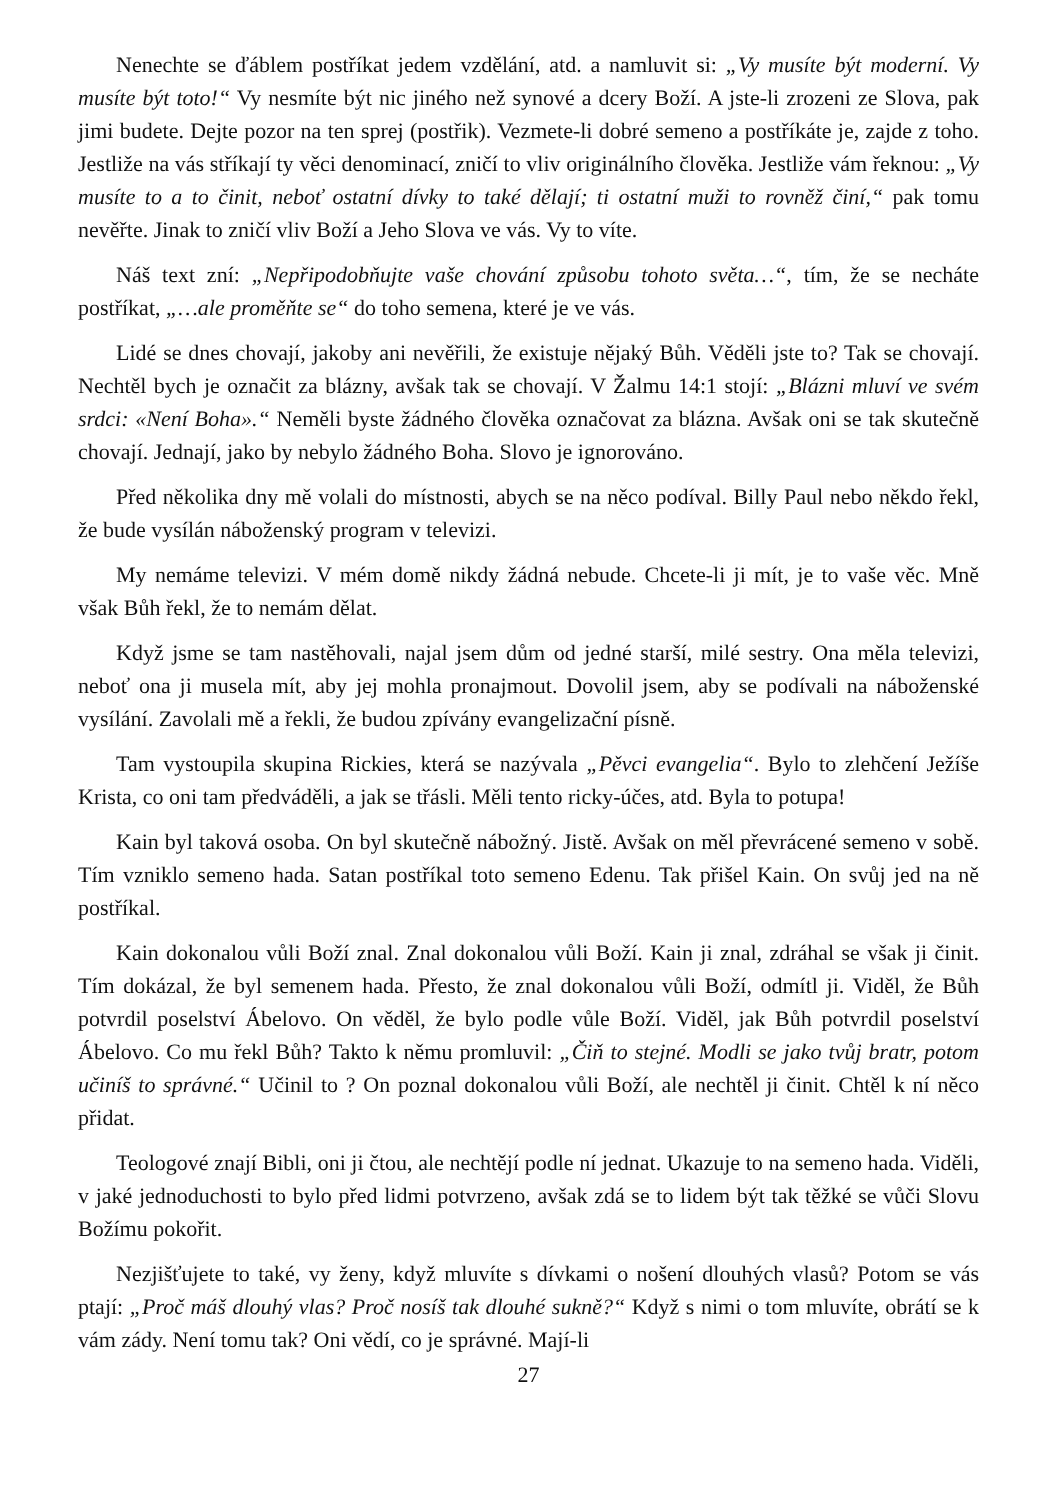Nenechte se ďáblem postříkat jedem vzdělání, atd. a namluvit si: „Vy musíte být moderní. Vy musíte být toto!“ Vy nesmíte být nic jiného než synové a dcery Boží. A jste-li zrozeni ze Slova, pak jimi budete. Dejte pozor na ten sprej (postřik). Vezmete-li dobré semeno a postříkáte je, zajde z toho. Jestliže na vás stříkají ty věci denominací, zničí to vliv originálního člověka. Jestliže vám řeknou: „Vy musíte to a to činit, neboť ostatní dívky to také dělají; ti ostatní muži to rovněž činí,“ pak tomu nevěřte. Jinak to zničí vliv Boží a Jeho Slova ve vás. Vy to víte.
Náš text zní: „Nepřipodobňujte vaše chování způsobu tohoto světa…“, tím, že se necháte postříkat, „…ale proměňte se“ do toho semena, které je ve vás.
Lidé se dnes chovají, jakoby ani nevěřili, že existuje nějaký Bůh. Věděli jste to? Tak se chovají. Nechtěl bych je označit za blázny, avšak tak se chovají. V Žalmu 14:1 stojí: „Blázni mluví ve svém srdci: «Není Boha».“ Neměli byste žádného člověka označovat za blázna. Avšak oni se tak skutečně chovají. Jednají, jako by nebylo žádného Boha. Slovo je ignorováno.
Před několika dny mě volali do místnosti, abych se na něco podíval. Billy Paul nebo někdo řekl, že bude vysílán náboženský program v televizi.
My nemáme televizi. V mém domě nikdy žádná nebude. Chcete-li ji mít, je to vaše věc. Mně však Bůh řekl, že to nemám dělat.
Když jsme se tam nastěhovali, najal jsem dům od jedné starší, milé sestry. Ona měla televizi, neboť ona ji musela mít, aby jej mohla pronajmout. Dovolil jsem, aby se podívali na náboženské vysílání. Zavolali mě a řekli, že budou zpívány evangelizační písně.
Tam vystoupila skupina Rickies, která se nazývala „Pěvci evangelia“. Bylo to zlehčení Ježíše Krista, co oni tam předváděli, a jak se třásli. Měli tento ricky-účes, atd. Byla to potupa!
Kain byl taková osoba. On byl skutečně nábožný. Jistě. Avšak on měl převrácené semeno v sobě. Tím vzniklo semeno hada. Satan postříkal toto semeno Edenu. Tak přišel Kain. On svůj jed na ně postříkal.
Kain dokonalou vůli Boží znal. Znal dokonalou vůli Boží. Kain ji znal, zdráhal se však ji činit. Tím dokázal, že byl semenem hada. Přesto, že znal dokonalou vůli Boží, odmítl ji. Viděl, že Bůh potvrdil poselství Ábelovo. On věděl, že bylo podle vůle Boží. Viděl, jak Bůh potvrdil poselství Ábelovo. Co mu řekl Bůh? Takto k němu promluvil: „Čiň to stejné. Modli se jako tvůj bratr, potom učiníš to správné.“ Učinil to ? On poznal dokonalou vůli Boží, ale nechtěl ji činit. Chtěl k ní něco přidat.
Teologové znají Bibli, oni ji čtou, ale nechtějí podle ní jednat. Ukazuje to na semeno hada. Viděli, v jaké jednoduchosti to bylo před lidmi potvrzeno, avšak zdá se to lidem být tak těžké se vůči Slovu Božímu pokořit.
Nezjišťujete to také, vy ženy, když mluvíte s dívkami o nošení dlouhých vlasů? Potom se vás ptají: „Proč máš dlouhý vlas? Proč nosíš tak dlouhé sukně?“ Když s nimi o tom mluvíte, obrátí se k vám zády. Není tomu tak? Oni vědí, co je správné. Mají-li
27